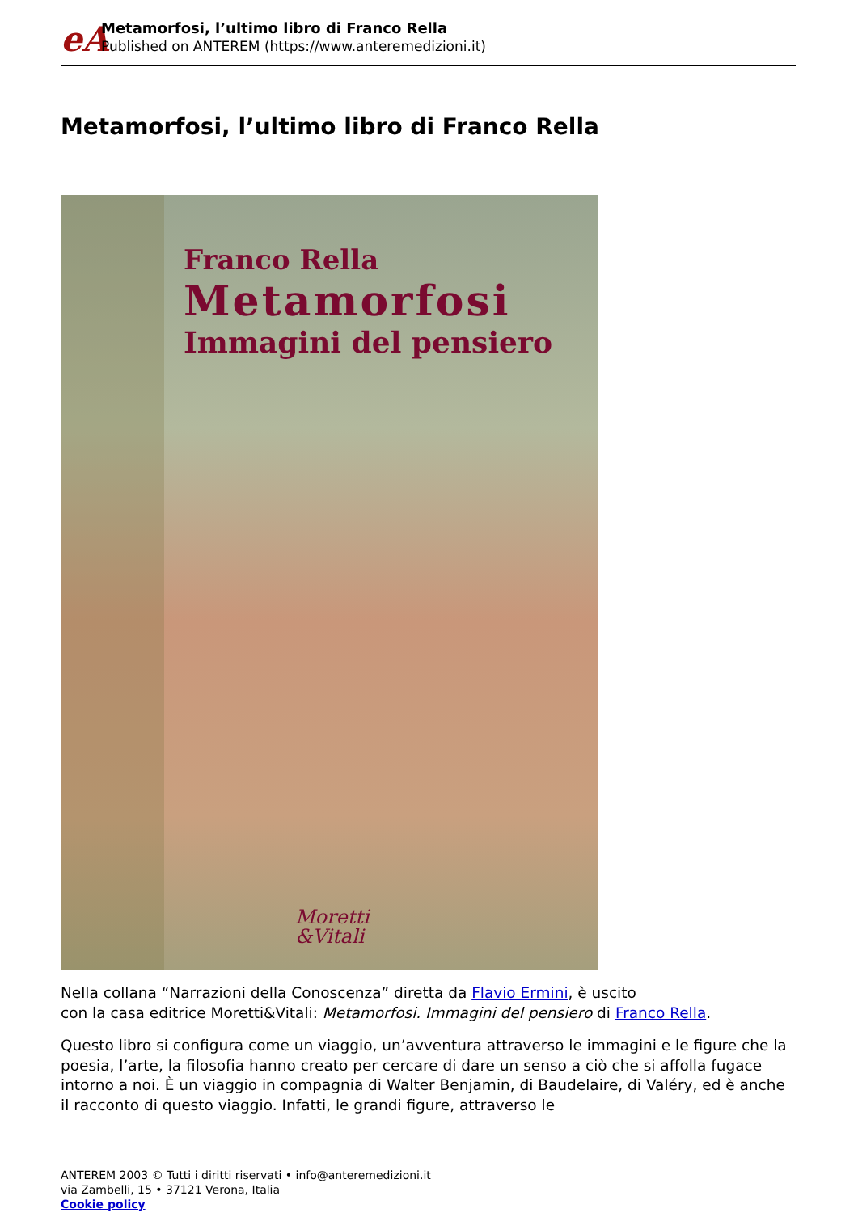eA
Metamorfosi, l’ultimo libro di Franco Rella
Published on ANTEREM (https://www.anteremedizioni.it)
Metamorfosi, l’ultimo libro di Franco Rella
Franco Rella
Metamorfosi
Immagini del pensiero
Moretti
&Vitali
Nella collana “Narrazioni della Conoscenza” diretta da Flavio Ermini, è uscito
con la casa editrice Moretti&Vitali: Metamorfosi. Immagini del pensiero di Franco Rella.
Questo libro si configura come un viaggio, un’avventura attraverso le immagini e le figure che la poesia, l’arte, la filosofia hanno creato per cercare di dare un senso a ciò che si affolla fugace intorno a noi. È un viaggio in compagnia di Walter Benjamin, di Baudelaire, di Valéry, ed è anche il racconto di questo viaggio. Infatti, le grandi figure, attraverso le
ANTEREM 2003 © Tutti i diritti riservati • info@anteremedizioni.it
via Zambelli, 15 • 37121 Verona, Italia
Cookie policy